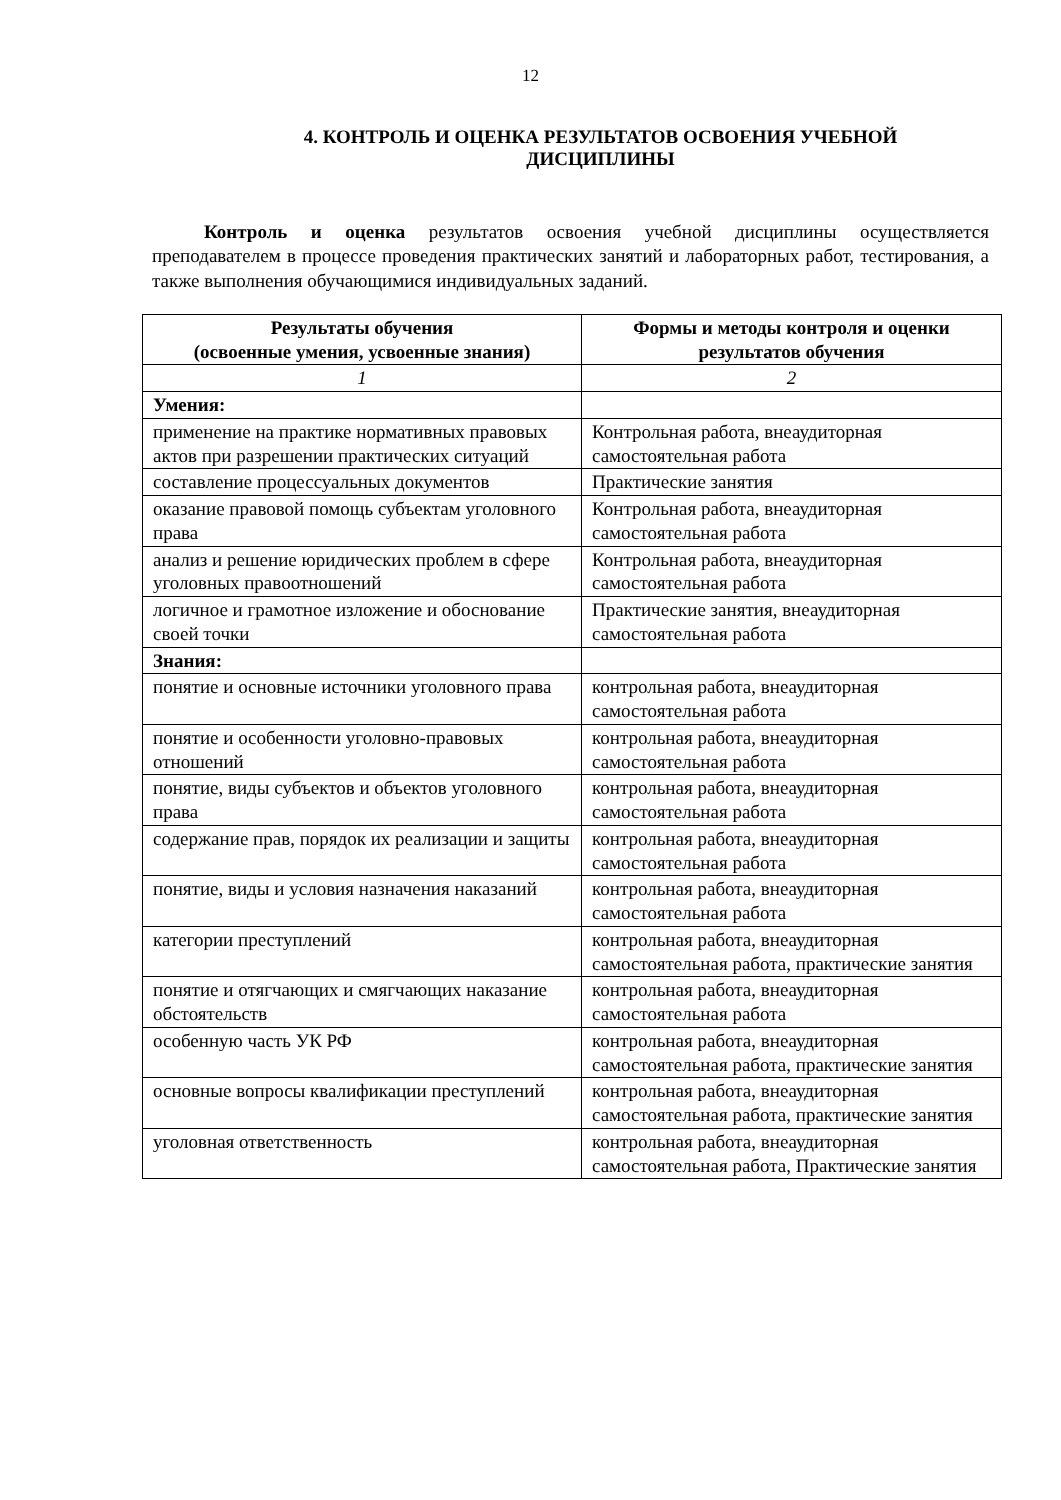12
4. КОНТРОЛЬ И ОЦЕНКА РЕЗУЛЬТАТОВ ОСВОЕНИЯ УЧЕБНОЙ ДИСЦИПЛИНЫ
Контроль и оценка результатов освоения учебной дисциплины осуществляется преподавателем в процессе проведения практических занятий и лабораторных работ, тестирования, а также выполнения обучающимися индивидуальных заданий.
| Результаты обучения (освоенные умения, усвоенные знания) | Формы и методы контроля и оценки результатов обучения |
| --- | --- |
| 1 | 2 |
| Умения: | |
| применение на практике нормативных правовых актов при разрешении практических ситуаций | Контрольная работа, внеаудиторная самостоятельная работа |
| составление процессуальных документов | Практические занятия |
| оказание правовой помощь субъектам уголовного права | Контрольная работа, внеаудиторная самостоятельная работа |
| анализ и решение юридических проблем в сфере уголовных правоотношений | Контрольная работа, внеаудиторная самостоятельная работа |
| логичное и грамотное изложение и обоснование своей точки | Практические занятия, внеаудиторная самостоятельная работа |
| Знания: | |
| понятие и основные источники уголовного права | контрольная работа, внеаудиторная самостоятельная работа |
| понятие и особенности уголовно-правовых отношений | контрольная работа, внеаудиторная самостоятельная работа |
| понятие, виды субъектов и объектов уголовного права | контрольная работа, внеаудиторная самостоятельная работа |
| содержание прав, порядок их реализации и защиты | контрольная работа, внеаудиторная самостоятельная работа |
| понятие, виды и условия назначения наказаний | контрольная работа, внеаудиторная самостоятельная работа |
| категории преступлений | контрольная работа, внеаудиторная самостоятельная работа, практические занятия |
| понятие и отягчающих и смягчающих наказание обстоятельств | контрольная работа, внеаудиторная самостоятельная работа |
| особенную часть УК РФ | контрольная работа, внеаудиторная самостоятельная работа, практические занятия |
| основные вопросы квалификации преступлений | контрольная работа, внеаудиторная самостоятельная работа, практические занятия |
| уголовная ответственность | контрольная работа, внеаудиторная самостоятельная работа, Практические занятия |